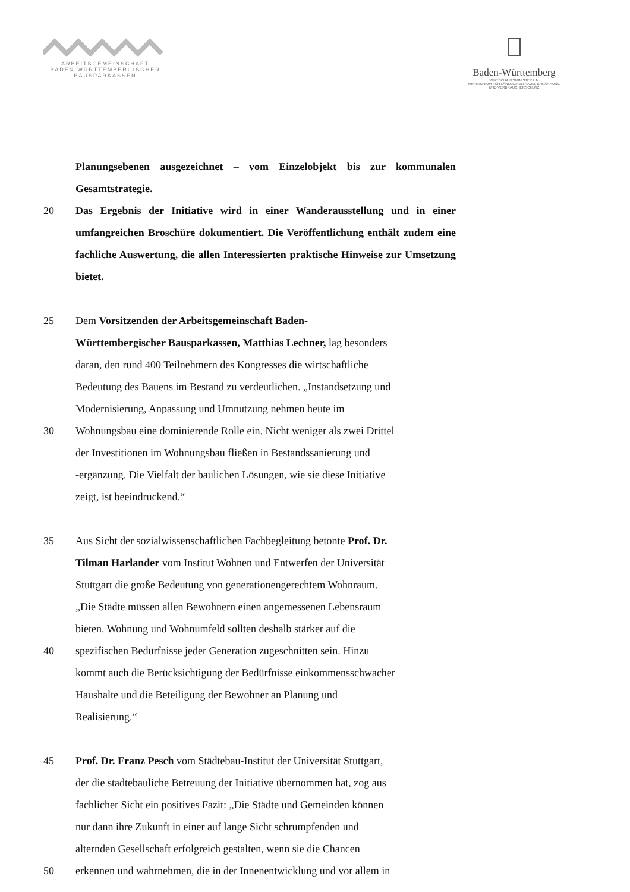ARBEITSGEMEINSCHAFT
BADEN-WÜRTTEMBERGISCHER
BAUSPARKASSEN
Baden-Württemberg
WIRTSCHAFTSMINISTERIUM
MINISTERIUM FÜR LÄNDLICHEN RAUM, ERNÄHRUNG
UND VERBRAUCHERSCHUTZ
Planungsebenen ausgezeichnet – vom Einzelobjekt bis zur kommunalen Gesamtstrategie.
20 Das Ergebnis der Initiative wird in einer Wanderausstellung und in einer umfangreichen Broschüre dokumentiert. Die Veröffentlichung enthält zudem eine fachliche Auswertung, die allen Interessierten praktische Hinweise zur Umsetzung bietet.
25 Dem Vorsitzenden der Arbeitsgemeinschaft Baden-
Württembergischer Bausparkassen, Matthias Lechner, lag besonders
daran, den rund 400 Teilnehmern des Kongresses die wirtschaftliche
Bedeutung des Bauens im Bestand zu verdeutlichen. „Instandsetzung und
Modernisierung, Anpassung und Umnutzung nehmen heute im
30 Wohnungsbau eine dominierende Rolle ein. Nicht weniger als zwei Drittel
der Investitionen im Wohnungsbau fließen in Bestandssanierung und
-ergänzung. Die Vielfalt der baulichen Lösungen, wie sie diese Initiative
zeigt, ist beeindruckend.“
35 Aus Sicht der sozialwissenschaftlichen Fachbegleitung betonte Prof. Dr.
Tilman Harlander vom Institut Wohnen und Entwerfen der Universität
Stuttgart die große Bedeutung von generationengerechtem Wohnraum.
„Die Städte müssen allen Bewohnern einen angemessenen Lebensraum
bieten. Wohnung und Wohnumfeld sollten deshalb stärker auf die
40 spezifischen Bedürfnisse jeder Generation zugeschnitten sein. Hinzu
kommt auch die Berücksichtigung der Bedürfnisse einkommensschwacher
Haushalte und die Beteiligung der Bewohner an Planung und
Realisierung.“
45 Prof. Dr. Franz Pesch vom Städtebau-Institut der Universität Stuttgart,
der die städtebauliche Betreuung der Initiative übernommen hat, zog aus
fachlicher Sicht ein positives Fazit: „Die Städte und Gemeinden können
nur dann ihre Zukunft in einer auf lange Sicht schrumpfenden und
alternden Gesellschaft erfolgreich gestalten, wenn sie die Chancen
50 erkennen und wahrnehmen, die in der Innenentwicklung und vor allem in